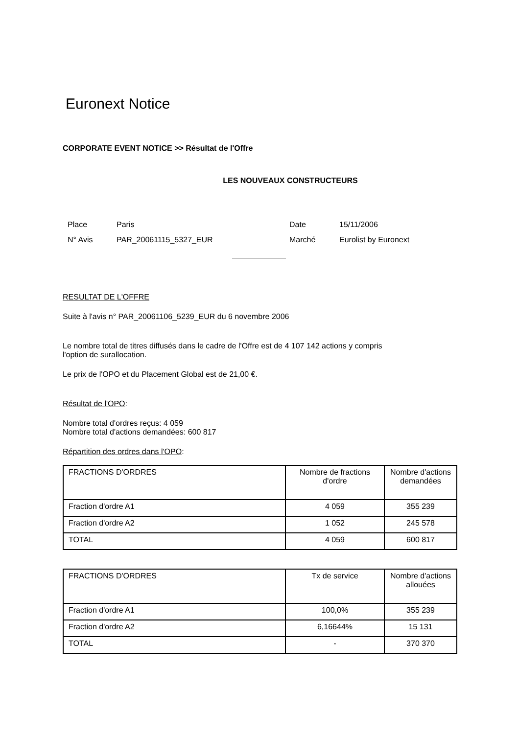Euronext Notice
CORPORATE EVENT NOTICE >> Résultat de l'Offre
LES NOUVEAUX CONSTRUCTEURS
| Place | Paris | Date | 15/11/2006 |
| N° Avis | PAR_20061115_5327_EUR | Marché | Eurolist by Euronext |
RESULTAT DE L'OFFRE
Suite à l'avis n° PAR_20061106_5239_EUR du 6 novembre 2006
Le nombre total de titres diffusés dans le cadre de l'Offre est de 4 107 142 actions y compris
l'option de surallocation.
Le prix de l'OPO et du Placement Global est de 21,00 €.
Résultat de l'OPO:
Nombre total d'ordres reçus: 4 059
Nombre total d'actions demandées: 600 817
Répartition des ordres dans l'OPO:
| FRACTIONS D'ORDRES | Nombre de fractions d'ordre | Nombre d'actions demandées |
| --- | --- | --- |
| Fraction d'ordre A1 | 4 059 | 355 239 |
| Fraction d'ordre A2 | 1 052 | 245 578 |
| TOTAL | 4 059 | 600 817 |
| FRACTIONS D'ORDRES | Tx de service | Nombre d'actions allouées |
| --- | --- | --- |
| Fraction d'ordre A1 | 100,0% | 355 239 |
| Fraction d'ordre A2 | 6,16644% | 15 131 |
| TOTAL | - | 370 370 |